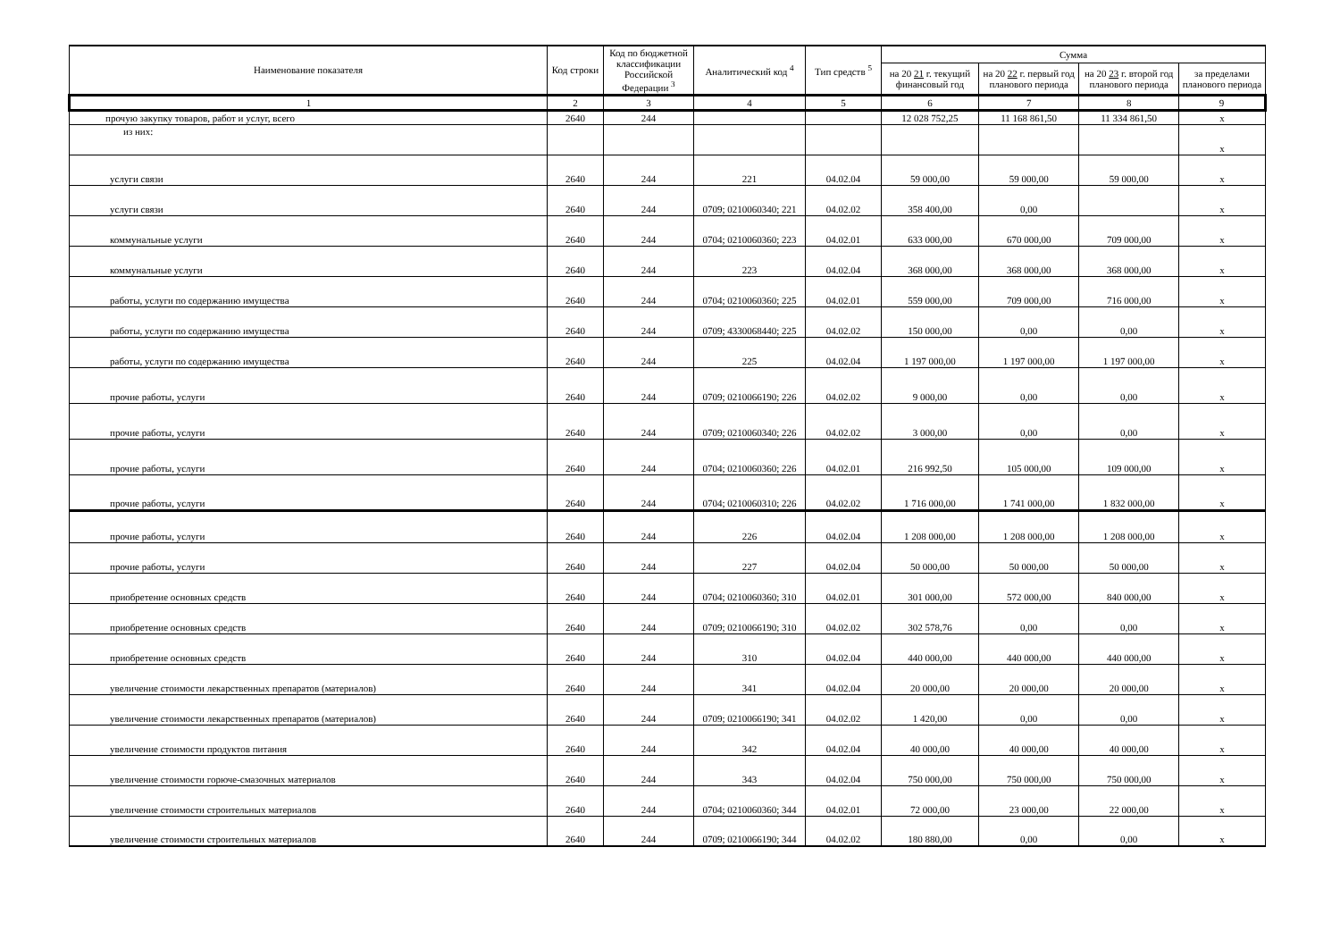| Наименование показателя | Код строки | Код по бюджетной классификации Российской Федерации <sup>3</sup> | Аналитический код <sup>4</sup> | Тип средств <sup>5</sup> | Сумма | | | |
| --- | --- | --- | --- | --- | --- | --- | --- | --- |
| | | | | | на 20 21 г. текущий финансовый год | на 20 22 г. первый год планового периода | на 20 23 г. второй год планового периода | за пределами планового периода |
| 1 | 2 | 3 | 4 | 5 | 6 | 7 | 8 | 9 |
| прочую закупку товаров, работ и услуг, всего | 2640 | 244 | | | 12 028 752,25 | 11 168 861,50 | 11 334 861,50 | x |
| из них: | | | | | | | | x |
| услуги связи | 2640 | 244 | 221 | 04.02.04 | 59 000,00 | 59 000,00 | 59 000,00 | x |
| услуги связи | 2640 | 244 | 0709; 0210060340; 221 | 04.02.02 | 358 400,00 | 0,00 | | x |
| коммунальные услуги | 2640 | 244 | 0704; 0210060360; 223 | 04.02.01 | 633 000,00 | 670 000,00 | 709 000,00 | x |
| коммунальные услуги | 2640 | 244 | 223 | 04.02.04 | 368 000,00 | 368 000,00 | 368 000,00 | x |
| работы, услуги по содержанию имущества | 2640 | 244 | 0704; 0210060360; 225 | 04.02.01 | 559 000,00 | 709 000,00 | 716 000,00 | x |
| работы, услуги по содержанию имущества | 2640 | 244 | 0709; 4330068440; 225 | 04.02.02 | 150 000,00 | 0,00 | 0,00 | x |
| работы, услуги по содержанию имущества | 2640 | 244 | 225 | 04.02.04 | 1 197 000,00 | 1 197 000,00 | 1 197 000,00 | x |
| прочие работы, услуги | 2640 | 244 | 0709; 0210066190; 226 | 04.02.02 | 9 000,00 | 0,00 | 0,00 | x |
| прочие работы, услуги | 2640 | 244 | 0709; 0210060340; 226 | 04.02.02 | 3 000,00 | 0,00 | 0,00 | x |
| прочие работы, услуги | 2640 | 244 | 0704; 0210060360; 226 | 04.02.01 | 216 992,50 | 105 000,00 | 109 000,00 | x |
| прочие работы, услуги | 2640 | 244 | 0704; 0210060310; 226 | 04.02.02 | 1 716 000,00 | 1 741 000,00 | 1 832 000,00 | x |
| прочие работы, услуги | 2640 | 244 | 226 | 04.02.04 | 1 208 000,00 | 1 208 000,00 | 1 208 000,00 | x |
| прочие работы, услуги | 2640 | 244 | 227 | 04.02.04 | 50 000,00 | 50 000,00 | 50 000,00 | x |
| приобретение основных средств | 2640 | 244 | 0704; 0210060360; 310 | 04.02.01 | 301 000,00 | 572 000,00 | 840 000,00 | x |
| приобретение основных средств | 2640 | 244 | 0709; 0210066190; 310 | 04.02.02 | 302 578,76 | 0,00 | 0,00 | x |
| приобретение основных средств | 2640 | 244 | 310 | 04.02.04 | 440 000,00 | 440 000,00 | 440 000,00 | x |
| увеличение стоимости лекарственных препаратов (материалов) | 2640 | 244 | 341 | 04.02.04 | 20 000,00 | 20 000,00 | 20 000,00 | x |
| увеличение стоимости лекарственных препаратов (материалов) | 2640 | 244 | 0709; 0210066190; 341 | 04.02.02 | 1 420,00 | 0,00 | 0,00 | x |
| увеличение стоимости продуктов питания | 2640 | 244 | 342 | 04.02.04 | 40 000,00 | 40 000,00 | 40 000,00 | x |
| увеличение стоимости горюче-смазочных материалов | 2640 | 244 | 343 | 04.02.04 | 750 000,00 | 750 000,00 | 750 000,00 | x |
| увеличение стоимости строительных материалов | 2640 | 244 | 0704; 0210060360; 344 | 04.02.01 | 72 000,00 | 23 000,00 | 22 000,00 | x |
| увеличение стоимости строительных материалов | 2640 | 244 | 0709; 0210066190; 344 | 04.02.02 | 180 880,00 | 0,00 | 0,00 | x |